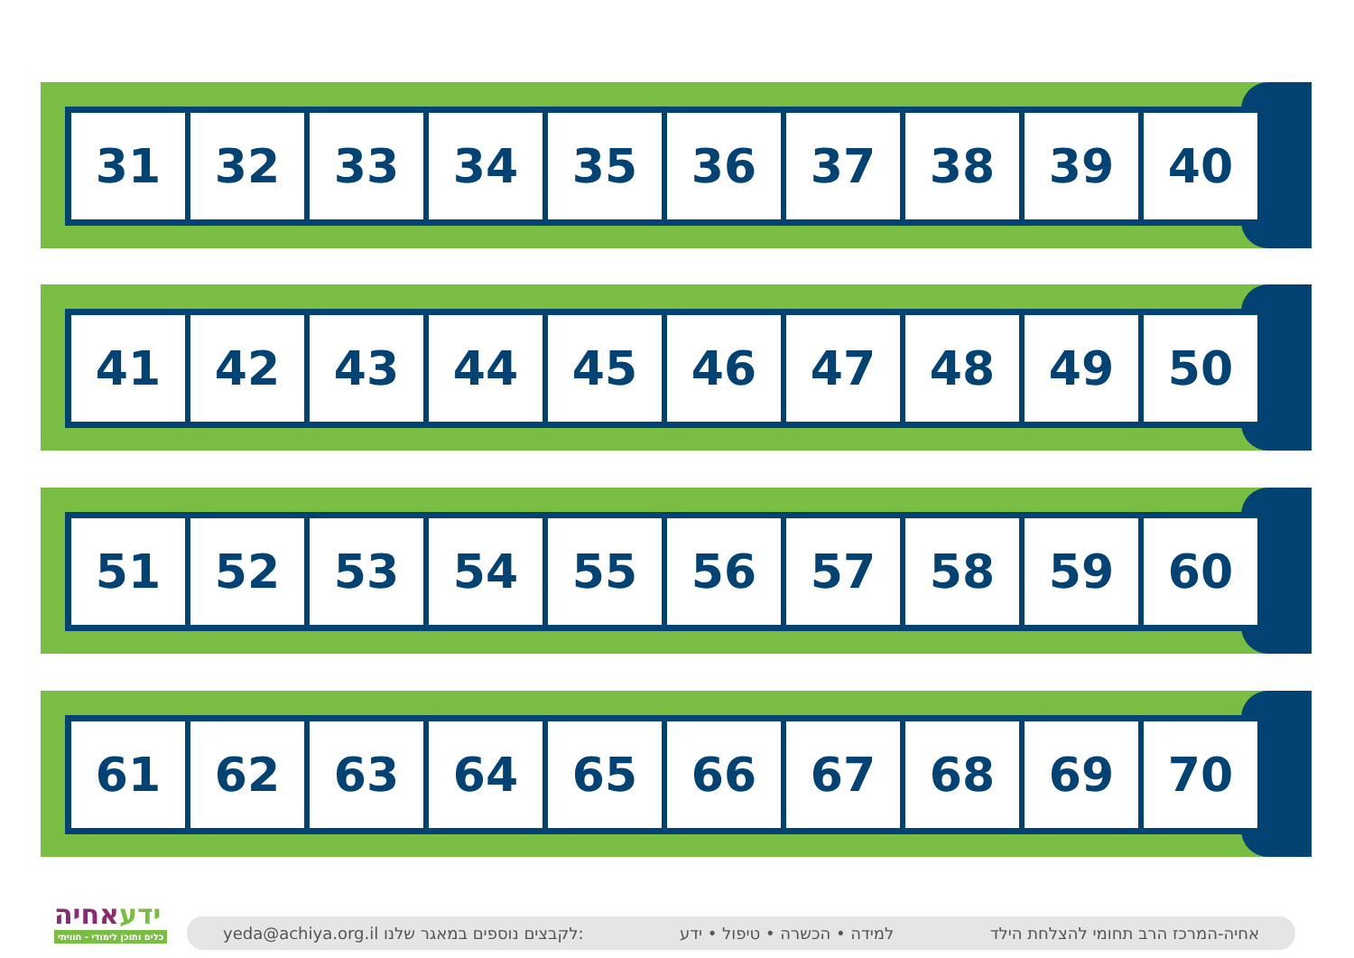| 31 | 32 | 33 | 34 | 35 | 36 | 37 | 38 | 39 | 40 |
| 41 | 42 | 43 | 44 | 45 | 46 | 47 | 48 | 49 | 50 |
| 51 | 52 | 53 | 54 | 55 | 56 | 57 | 58 | 59 | 60 |
| 61 | 62 | 63 | 64 | 65 | 66 | 67 | 68 | 69 | 70 |
ידעאחיה
כלים ותוכן לימודי - חוויתי
yeda@achiya.org.il לקבצים נוספים במאגר שלנו:
למידה • הכשרה • טיפול • ידע
אחיה-המרכז הרב תחומי להצלחת הילד